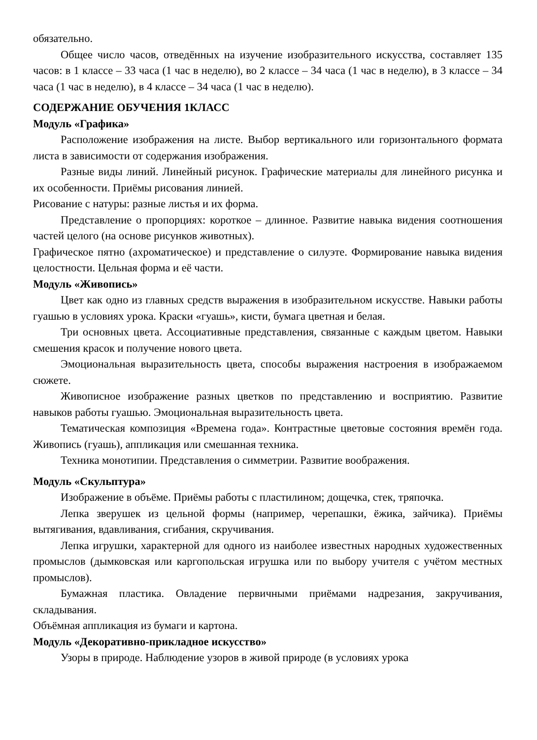обязательно.
Общее число часов, отведённых на изучение изобразительного искусства, составляет 135 часов: в 1 классе – 33 часа (1 час в неделю), во 2 классе – 34 часа (1 час в неделю), в 3 классе – 34 часа (1 час в неделю), в 4 классе – 34 часа (1 час в неделю).
СОДЕРЖАНИЕ ОБУЧЕНИЯ 1КЛАСС
Модуль «Графика»
Расположение изображения на листе. Выбор вертикального или горизонтального формата листа в зависимости от содержания изображения.
Разные виды линий. Линейный рисунок. Графические материалы для линейного рисунка и их особенности. Приёмы рисования линией.
Рисование с натуры: разные листья и их форма.
Представление о пропорциях: короткое – длинное. Развитие навыка видения соотношения частей целого (на основе рисунков животных).
Графическое пятно (ахроматическое) и представление о силуэте. Формирование навыка видения целостности. Цельная форма и её части.
Модуль «Живопись»
Цвет как одно из главных средств выражения в изобразительном искусстве. Навыки работы гуашью в условиях урока. Краски «гуашь», кисти, бумага цветная и белая.
Три основных цвета. Ассоциативные представления, связанные с каждым цветом. Навыки смешения красок и получение нового цвета.
Эмоциональная выразительность цвета, способы выражения настроения в изображаемом сюжете.
Живописное изображение разных цветков по представлению и восприятию. Развитие навыков работы гуашью. Эмоциональная выразительность цвета.
Тематическая композиция «Времена года». Контрастные цветовые состояния времён года. Живопись (гуашь), аппликация или смешанная техника.
Техника монотипии. Представления о симметрии. Развитие воображения.
Модуль «Скульптура»
Изображение в объёме. Приёмы работы с пластилином; дощечка, стек, тряпочка.
Лепка зверушек из цельной формы (например, черепашки, ёжика, зайчика). Приёмы вытягивания, вдавливания, сгибания, скручивания.
Лепка игрушки, характерной для одного из наиболее известных народных художественных промыслов (дымковская или каргопольская игрушка или по выбору учителя с учётом местных промыслов).
Бумажная пластика. Овладение первичными приёмами надрезания, закручивания, складывания.
Объёмная аппликация из бумаги и картона.
Модуль «Декоративно-прикладное искусство»
Узоры в природе. Наблюдение узоров в живой природе (в условиях урока